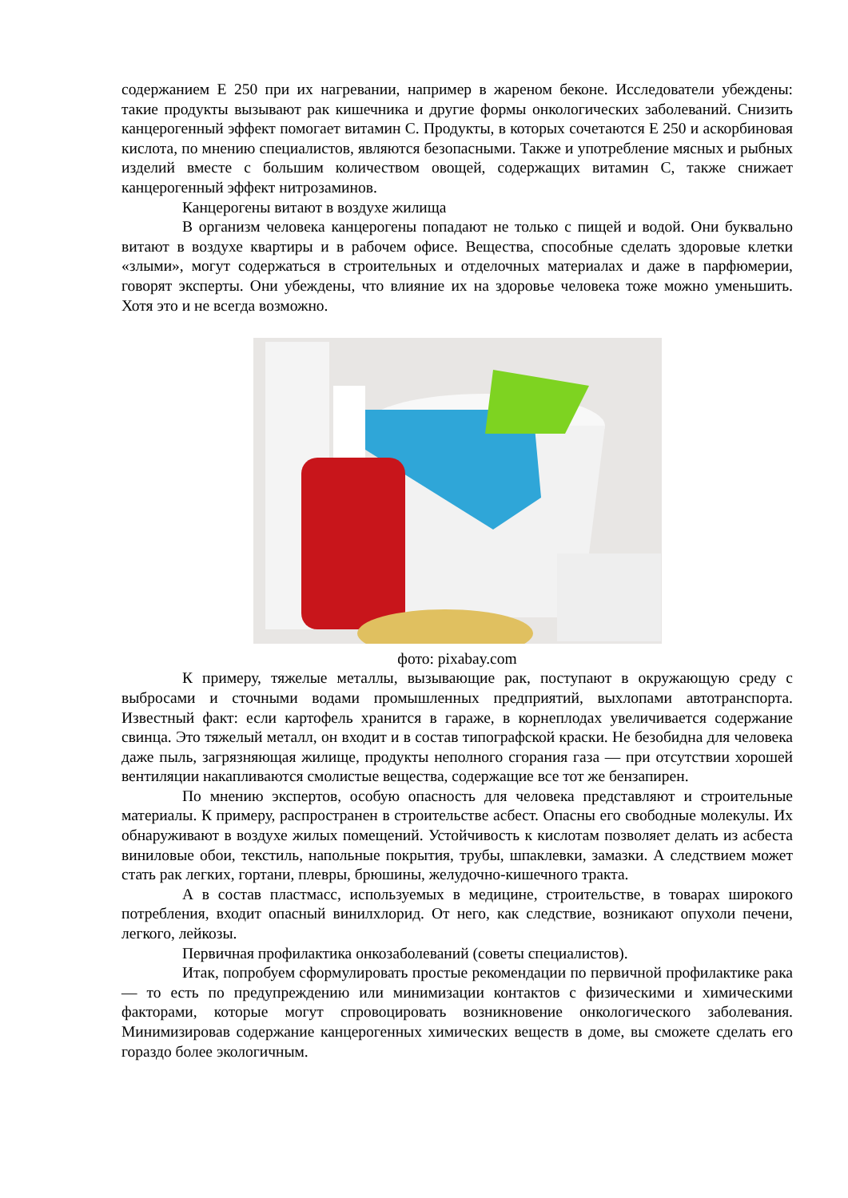содержанием Е 250 при их нагревании, например в жареном беконе. Исследователи убеждены: такие продукты вызывают рак кишечника и другие формы онкологических заболеваний. Снизить канцерогенный эффект помогает витамин С. Продукты, в которых сочетаются Е 250 и аскорбиновая кислота, по мнению специалистов, являются безопасными. Также и употребление мясных и рыбных изделий вместе с большим количеством овощей, содержащих витамин С, также снижает канцерогенный эффект нитрозаминов.
Канцерогены витают в воздухе жилища
В организм человека канцерогены попадают не только с пищей и водой. Они буквально витают в воздухе квартиры и в рабочем офисе. Вещества, способные сделать здоровые клетки «злыми», могут содержаться в строительных и отделочных материалах и даже в парфюмерии, говорят эксперты. Они убеждены, что влияние их на здоровье человека тоже можно уменьшить. Хотя это и не всегда возможно.
фото: pixabay.com
К примеру, тяжелые металлы, вызывающие рак, поступают в окружающую среду с выбросами и сточными водами промышленных предприятий, выхлопами автотранспорта. Известный факт: если картофель хранится в гараже, в корнеплодах увеличивается содержание свинца. Это тяжелый металл, он входит и в состав типографской краски. Не безобидна для человека даже пыль, загрязняющая жилище, продукты неполного сгорания газа — при отсутствии хорошей вентиляции накапливаются смолистые вещества, содержащие все тот же бензапирен.
По мнению экспертов, особую опасность для человека представляют и строительные материалы. К примеру, распространен в строительстве асбест. Опасны его свободные молекулы. Их обнаруживают в воздухе жилых помещений. Устойчивость к кислотам позволяет делать из асбеста виниловые обои, текстиль, напольные покрытия, трубы, шпаклевки, замазки. А следствием может стать рак легких, гортани, плевры, брюшины, желудочно-кишечного тракта.
А в состав пластмасс, используемых в медицине, строительстве, в товарах широкого потребления, входит опасный винилхлорид. От него, как следствие, возникают опухоли печени, легкого, лейкозы.
Первичная профилактика онкозаболеваний (советы специалистов).
Итак, попробуем сформулировать простые рекомендации по первичной профилактике рака — то есть по предупреждению или минимизации контактов с физическими и химическими факторами, которые могут спровоцировать возникновение онкологического заболевания. Минимизировав содержание канцерогенных химических веществ в доме, вы сможете сделать его гораздо более экологичным.